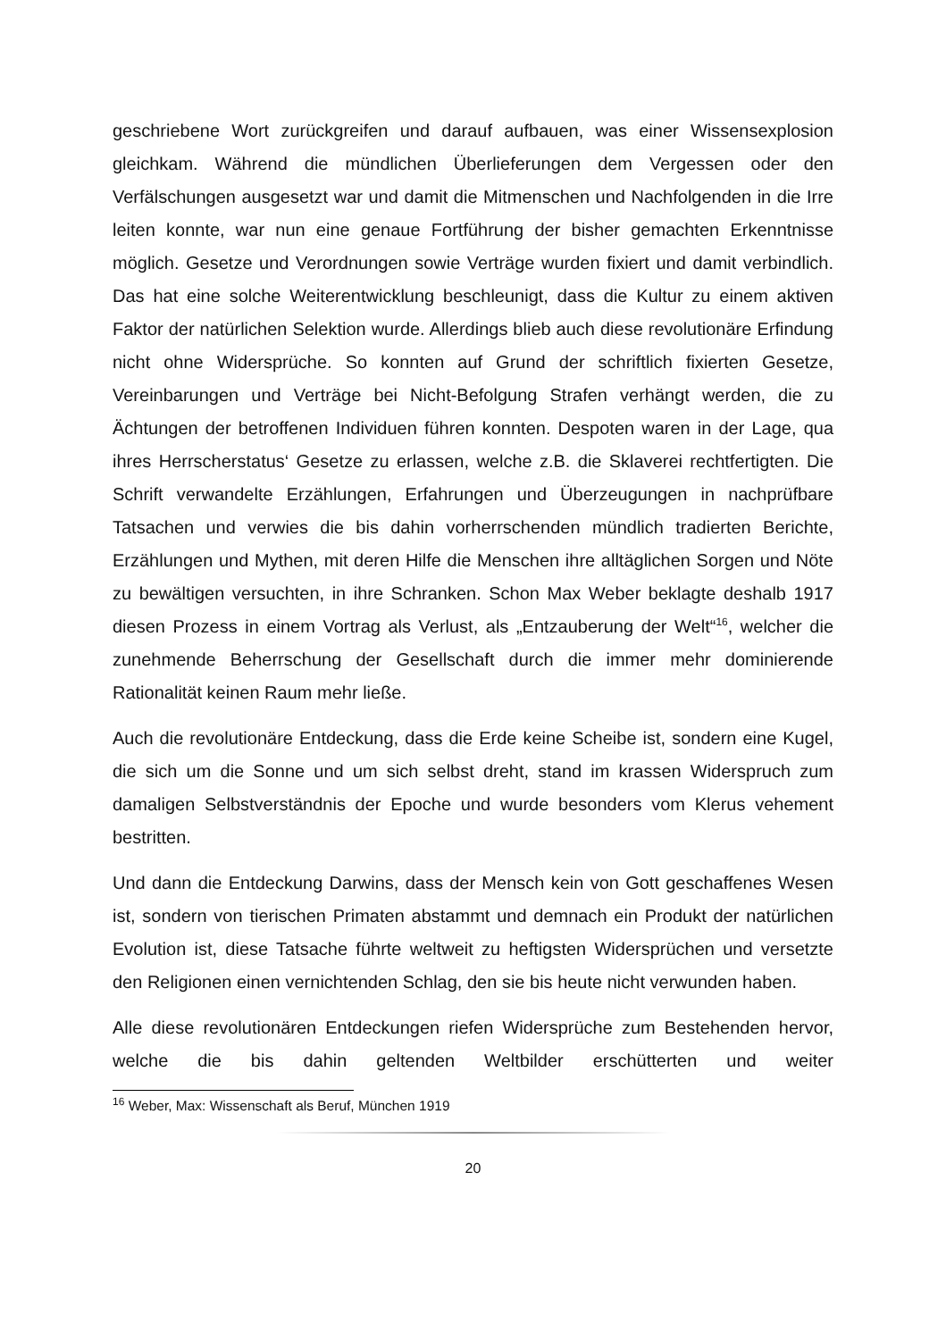geschriebene Wort zurückgreifen und darauf aufbauen, was einer Wissensexplosion gleichkam. Während die mündlichen Überlieferungen dem Vergessen oder den Verfälschungen ausgesetzt war und damit die Mitmenschen und Nachfolgenden in die Irre leiten konnte, war nun eine genaue Fortführung der bisher gemachten Erkenntnisse möglich. Gesetze und Verordnungen sowie Verträge wurden fixiert und damit verbindlich. Das hat eine solche Weiterentwicklung beschleunigt, dass die Kultur zu einem aktiven Faktor der natürlichen Selektion wurde. Allerdings blieb auch diese revolutionäre Erfindung nicht ohne Widersprüche. So konnten auf Grund der schriftlich fixierten Gesetze, Vereinbarungen und Verträge bei Nicht-Befolgung Strafen verhängt werden, die zu Ächtungen der betroffenen Individuen führen konnten. Despoten waren in der Lage, qua ihres Herrscherstatus‘ Gesetze zu erlassen, welche z.B. die Sklaverei rechtfertigten. Die Schrift verwandelte Erzählungen, Erfahrungen und Überzeugungen in nachprüfbare Tatsachen und verwies die bis dahin vorherrschenden mündlich tradierten Berichte, Erzählungen und Mythen, mit deren Hilfe die Menschen ihre alltäglichen Sorgen und Nöte zu bewältigen versuchten, in ihre Schranken. Schon Max Weber beklagte deshalb 1917 diesen Prozess in einem Vortrag als Verlust, als „Entzauberung der Welt“<sup>16</sup>, welcher die zunehmende Beherrschung der Gesellschaft durch die immer mehr dominierende Rationalität keinen Raum mehr ließe.
Auch die revolutionäre Entdeckung, dass die Erde keine Scheibe ist, sondern eine Kugel, die sich um die Sonne und um sich selbst dreht, stand im krassen Widerspruch zum damaligen Selbstverständnis der Epoche und wurde besonders vom Klerus vehement bestritten.
Und dann die Entdeckung Darwins, dass der Mensch kein von Gott geschaffenes Wesen ist, sondern von tierischen Primaten abstammt und demnach ein Produkt der natürlichen Evolution ist, diese Tatsache führte weltweit zu heftigsten Widersprüchen und versetzte den Religionen einen vernichtenden Schlag, den sie bis heute nicht verwunden haben.
Alle diese revolutionären Entdeckungen riefen Widersprüche zum Bestehenden hervor, welche die bis dahin geltenden Weltbilder erschütterten und weiter
<sup>16</sup> Weber, Max: Wissenschaft als Beruf, München 1919
20